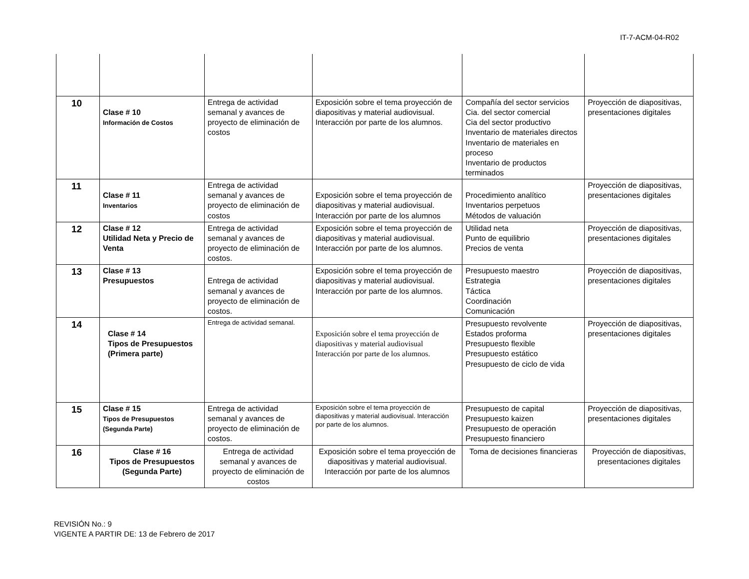IT-7-ACM-04-R02
| 10 | Clase # 10 Información de Costos | Entrega de actividad semanal y avances de proyecto de eliminación de costos | Exposición sobre el tema proyección de diapositivas y material audiovisual. Interacción por parte de los alumnos. | Compañía del sector servicios Cia. del sector comercial Cia del sector productivo Inventario de materiales directos Inventario de materiales en proceso Inventario de productos terminados | Proyección de diapositivas, presentaciones digitales |
| 11 | Clase # 11 Inventarios | Entrega de actividad semanal y avances de proyecto de eliminación de costos | Exposición sobre el tema proyección de diapositivas y material audiovisual. Interacción por parte de los alumnos | Procedimiento analítico Inventarios perpetuos Métodos de valuación | Proyección de diapositivas, presentaciones digitales |
| 12 | Clase # 12 Utilidad Neta y Precio de Venta | Entrega de actividad semanal y avances de proyecto de eliminación de costos. | Exposición sobre el tema proyección de diapositivas y material audiovisual. Interacción por parte de los alumnos. | Utilidad neta Punto de equilibrio Precios de venta | Proyección de diapositivas, presentaciones digitales |
| 13 | Clase # 13 Presupuestos | Entrega de actividad semanal y avances de proyecto de eliminación de costos. | Exposición sobre el tema proyección de diapositivas y material audiovisual. Interacción por parte de los alumnos. | Presupuesto maestro Estrategia Táctica Coordinación Comunicación | Proyección de diapositivas, presentaciones digitales |
| 14 | Clase # 14 Tipos de Presupuestos (Primera parte) | Entrega de actividad semanal. | Exposición sobre el tema proyección de diapositivas y material audiovisual Interacción por parte de los alumnos. | Presupuesto revolvente Estados proforma Presupuesto flexible Presupuesto estático Presupuesto de ciclo de vida | Proyección de diapositivas, presentaciones digitales |
| 15 | Clase # 15 Tipos de Presupuestos (Segunda Parte) | Entrega de actividad semanal y avances de proyecto de eliminación de costos. | Exposición sobre el tema proyección de diapositivas y material audiovisual. Interacción por parte de los alumnos. | Presupuesto de capital Presupuesto kaizen Presupuesto de operación Presupuesto financiero | Proyección de diapositivas, presentaciones digitales |
| 16 | Clase # 16 Tipos de Presupuestos (Segunda Parte) | Entrega de actividad semanal y avances de proyecto de eliminación de costos | Exposición sobre el tema proyección de diapositivas y material audiovisual. Interacción por parte de los alumnos | Toma de decisiones financieras | Proyección de diapositivas, presentaciones digitales |
REVISIÓN No.: 9
VIGENTE A PARTIR DE: 13 de Febrero de 2017